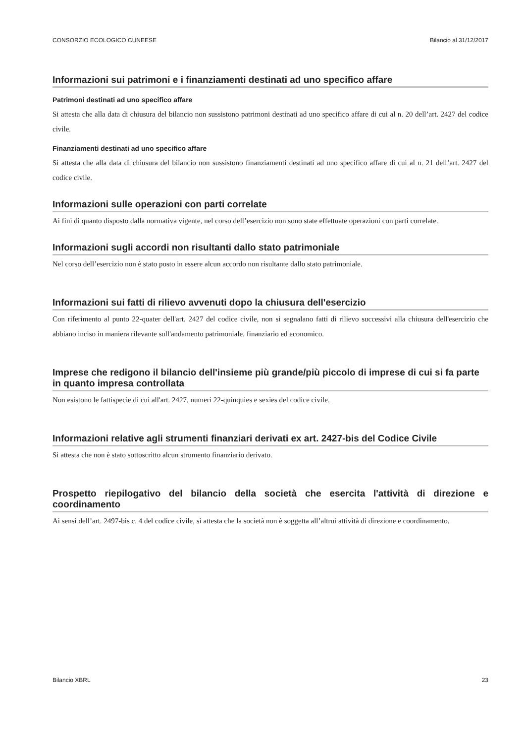CONSORZIO ECOLOGICO CUNEESE Bilancio al 31/12/2017
Informazioni sui patrimoni e i finanziamenti destinati ad uno specifico affare
Patrimoni destinati ad uno specifico affare
Si attesta che alla data di chiusura del bilancio non sussistono patrimoni destinati ad uno specifico affare di cui al n. 20 dell’art. 2427 del codice civile.
Finanziamenti destinati ad uno specifico affare
Si attesta che alla data di chiusura del bilancio non sussistono finanziamenti destinati ad uno specifico affare di cui al n. 21 dell’art. 2427 del codice civile.
Informazioni sulle operazioni con parti correlate
Ai fini di quanto disposto dalla normativa vigente, nel corso dell’esercizio non sono state effettuate operazioni con parti correlate.
Informazioni sugli accordi non risultanti dallo stato patrimoniale
Nel corso dell’esercizio non è stato posto in essere alcun accordo non risultante dallo stato patrimoniale.
Informazioni sui fatti di rilievo avvenuti dopo la chiusura dell'esercizio
Con riferimento al punto 22-quater dell'art. 2427 del codice civile, non si segnalano fatti di rilievo successivi alla chiusura dell'esercizio che abbiano inciso in maniera rilevante sull'andamento patrimoniale, finanziario ed economico.
Imprese che redigono il bilancio dell'insieme più grande/più piccolo di imprese di cui si fa parte in quanto impresa controllata
Non esistono le fattispecie di cui all'art. 2427, numeri 22-quinquies e sexies del codice civile.
Informazioni relative agli strumenti finanziari derivati ex art. 2427-bis del Codice Civile
Si attesta che non è stato sottoscritto alcun strumento finanziario derivato.
Prospetto riepilogativo del bilancio della società che esercita l'attività di direzione e coordinamento
Ai sensi dell’art. 2497-bis c. 4 del codice civile, si attesta che la società non è soggetta all’altrui attività di direzione e coordinamento.
Bilancio XBRL 23